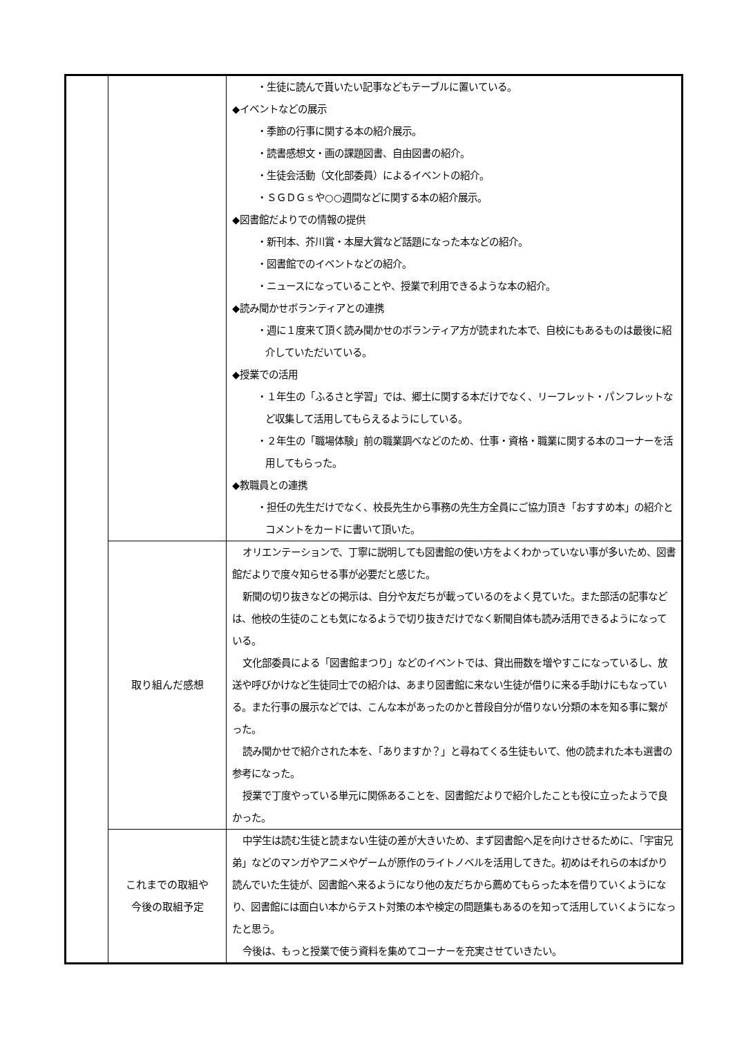| | | ・生徒に読んで貰いたい記事などもテーブルに置いている。 ◆イベントなどの展示 ・季節の行事に関する本の紹介展示。 ・読書感想文・画の課題図書、自由図書の紹介。 ・生徒会活動（文化部委員）によるイベントの紹介。 ・ＳＧＤＧｓや○○週間などに関する本の紹介展示。 ◆図書館だよりでの情報の提供 ・新刊本、芥川賞・本屋大賞など話題になった本などの紹介。 ・図書館でのイベントなどの紹介。 ・ニュースになっていることや、授業で利用できるような本の紹介。 ◆読み聞かせボランティアとの連携 ・週に１度来て頂く読み聞かせのボランティア方が読まれた本で、自校にもあるものは最後に紹介していただいている。 ◆授業での活用 ・１年生の「ふるさと学習」では、郷土に関する本だけでなく、リーフレット・パンフレットなど収集して活用してもらえるようにしている。 ・２年生の「職場体験」前の職業調べなどのため、仕事・資格・職業に関する本のコーナーを活用してもらった。 ◆教職員との連携 ・担任の先生だけでなく、校長先生から事務の先生方全員にご協力頂き「おすすめ本」の紹介とコメントをカードに書いて頂いた。 |
| | 取り組んだ感想 | オリエンテーションで、丁寧に説明しても図書館の使い方をよくわかっていない事が多いため、図書館だよりで度々知らせる事が必要だと感じた。 新聞の切り抜きなどの掲示は、自分や友だちが載っているのをよく見ていた。また部活の記事などは、他校の生徒のことも気になるようで切り抜きだけでなく新聞自体も読み活用できるようになっている。 文化部委員による「図書館まつり」などのイベントでは、貸出冊数を増やすこになっているし、放送や呼びかけなど生徒同士での紹介は、あまり図書館に来ない生徒が借りに来る手助けにもなっている。また行事の展示などでは、こんな本があったのかと普段自分が借りない分類の本を知る事に繋がった。 読み聞かせで紹介された本を、「ありますか？」と尋ねてくる生徒もいて、他の読まれた本も選書の参考になった。 授業で丁度やっている単元に関係あることを、図書館だよりで紹介したことも役に立ったようで良かった。 |
| | これまでの取組や 今後の取組予定 | 中学生は読む生徒と読まない生徒の差が大きいため、まず図書館へ足を向けさせるために、「宇宙兄弟」などのマンガやアニメやゲームが原作のライトノベルを活用してきた。初めはそれらの本ばかり読んでいた生徒が、図書館へ来るようになり他の友だちから薦めてもらった本を借りていくようになり、図書館には面白い本からテスト対策の本や検定の問題集もあるのを知って活用していくようになったと思う。 今後は、もっと授業で使う資料を集めてコーナーを充実させていきたい。 |